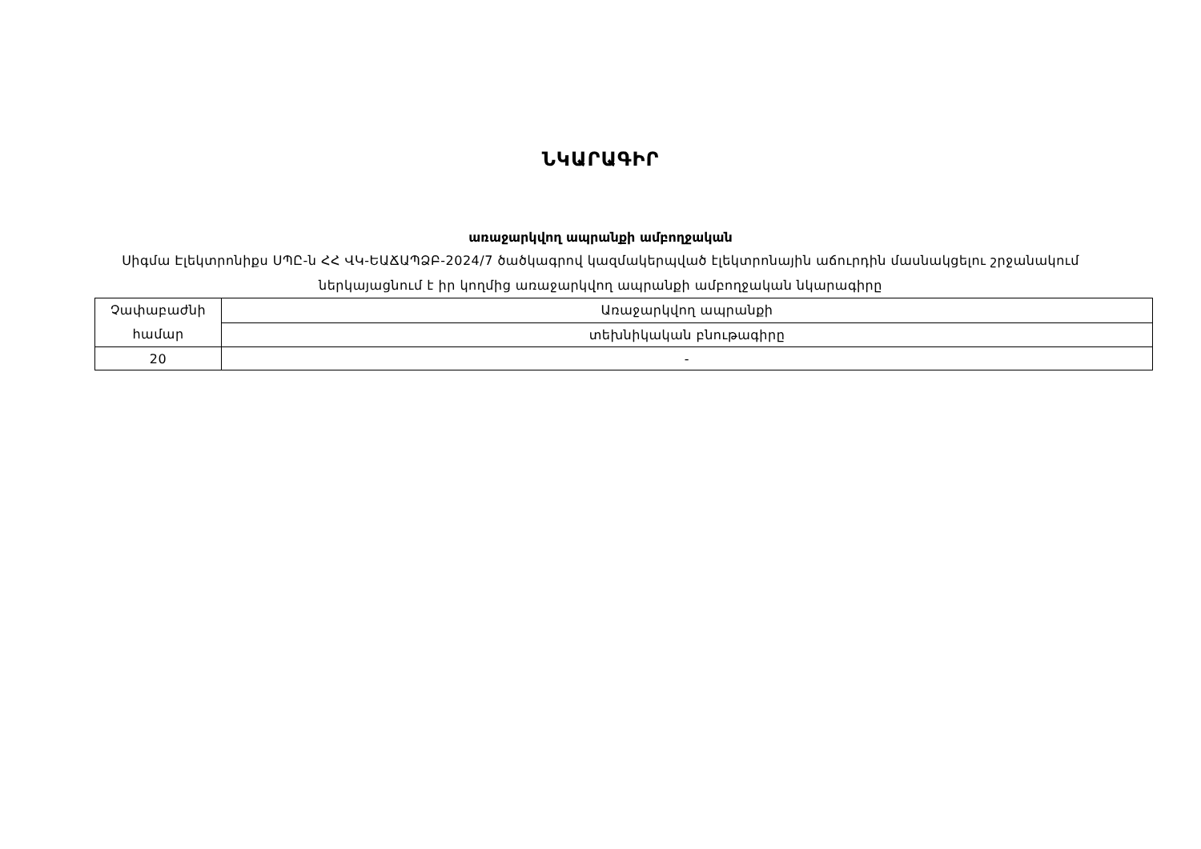ՆԿԱՐԱԳԻՐ
առաջարկվող ապրանքի ամբողջական
Սիգմա Էլեկտրոնիքս ՍՊԸ-ն ՀՀ ՎԿ-ԵԱՃԱՊՁԲ-2024/7 ծածկագրով կազմակերպված էլեկտրոնային աճուրդին մասնակցելու շրջանակում ներկայացնում է իր կողմից առաջարկվող ապրանքի ամբողջական նկարագիրը
| Չափաբաժնի համար | Առաջարկվող ապրանքի |
| | տեխնիկական բնութագիրը |
| 20 | - |